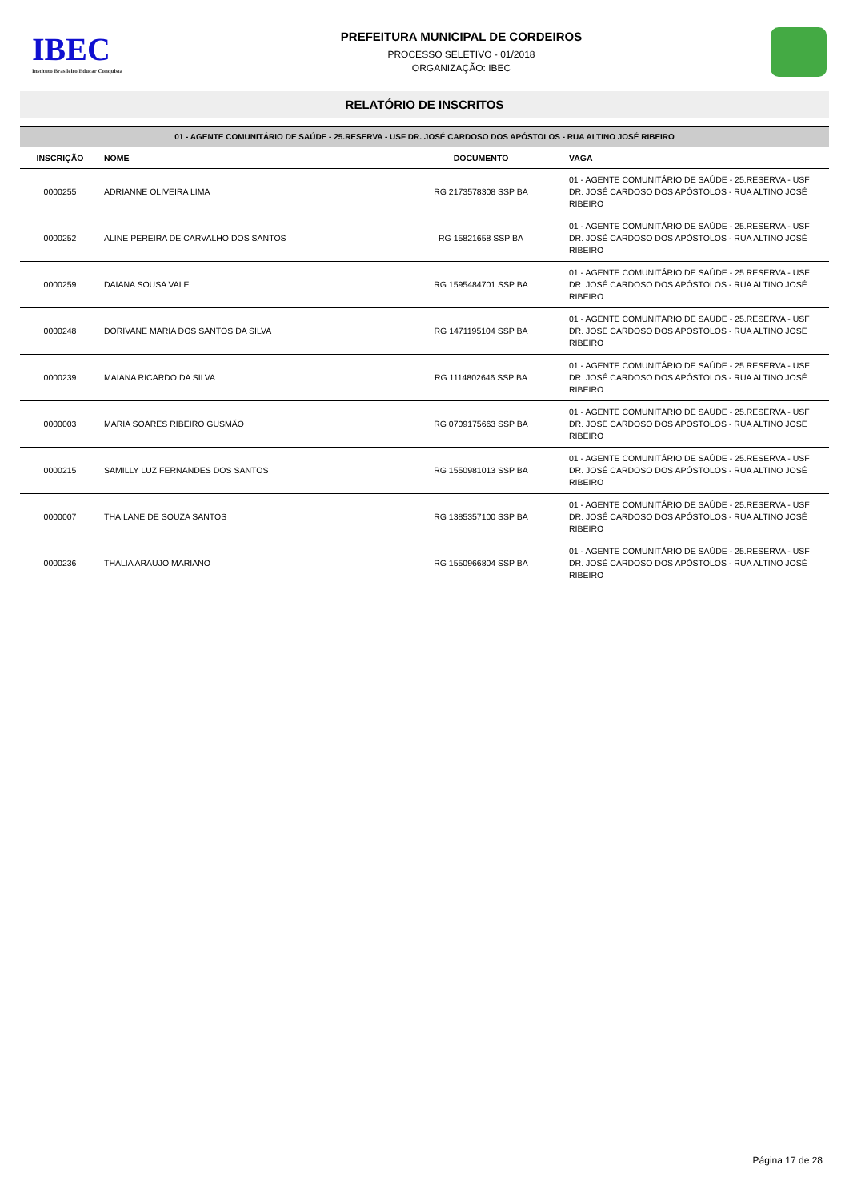IBEC
Instituto Brasileiro Educar Conquista
PREFEITURA MUNICIPAL DE CORDEIROS
PROCESSO SELETIVO - 01/2018
ORGANIZAÇÃO: IBEC
RELATÓRIO DE INSCRITOS
| 01 - AGENTE COMUNITÁRIO DE SAÚDE - 25.RESERVA - USF DR. JOSÉ CARDOSO DOS APÓSTOLOS - RUA ALTINO JOSÉ RIBEIRO | | | |
| --- | --- | --- | --- |
| INSCRIÇÃO | NOME | DOCUMENTO | VAGA |
| 0000255 | ADRIANNE OLIVEIRA LIMA | RG 2173578308 SSP BA | 01 - AGENTE COMUNITÁRIO DE SAÚDE - 25.RESERVA - USF DR. JOSÉ CARDOSO DOS APÓSTOLOS - RUA ALTINO JOSÉ RIBEIRO |
| 0000252 | ALINE PEREIRA DE CARVALHO DOS SANTOS | RG 15821658 SSP BA | 01 - AGENTE COMUNITÁRIO DE SAÚDE - 25.RESERVA - USF DR. JOSÉ CARDOSO DOS APÓSTOLOS - RUA ALTINO JOSÉ RIBEIRO |
| 0000259 | DAIANA SOUSA VALE | RG 1595484701 SSP BA | 01 - AGENTE COMUNITÁRIO DE SAÚDE - 25.RESERVA - USF DR. JOSÉ CARDOSO DOS APÓSTOLOS - RUA ALTINO JOSÉ RIBEIRO |
| 0000248 | DORIVANE MARIA DOS SANTOS DA SILVA | RG 1471195104 SSP BA | 01 - AGENTE COMUNITÁRIO DE SAÚDE - 25.RESERVA - USF DR. JOSÉ CARDOSO DOS APÓSTOLOS - RUA ALTINO JOSÉ RIBEIRO |
| 0000239 | MAIANA RICARDO DA SILVA | RG 1114802646 SSP BA | 01 - AGENTE COMUNITÁRIO DE SAÚDE - 25.RESERVA - USF DR. JOSÉ CARDOSO DOS APÓSTOLOS - RUA ALTINO JOSÉ RIBEIRO |
| 0000003 | MARIA SOARES RIBEIRO GUSMÃO | RG 0709175663 SSP BA | 01 - AGENTE COMUNITÁRIO DE SAÚDE - 25.RESERVA - USF DR. JOSÉ CARDOSO DOS APÓSTOLOS - RUA ALTINO JOSÉ RIBEIRO |
| 0000215 | SAMILLY LUZ FERNANDES DOS SANTOS | RG 1550981013 SSP BA | 01 - AGENTE COMUNITÁRIO DE SAÚDE - 25.RESERVA - USF DR. JOSÉ CARDOSO DOS APÓSTOLOS - RUA ALTINO JOSÉ RIBEIRO |
| 0000007 | THAILANE DE SOUZA SANTOS | RG 1385357100 SSP BA | 01 - AGENTE COMUNITÁRIO DE SAÚDE - 25.RESERVA - USF DR. JOSÉ CARDOSO DOS APÓSTOLOS - RUA ALTINO JOSÉ RIBEIRO |
| 0000236 | THALIA ARAUJO MARIANO | RG 1550966804 SSP BA | 01 - AGENTE COMUNITÁRIO DE SAÚDE - 25.RESERVA - USF DR. JOSÉ CARDOSO DOS APÓSTOLOS - RUA ALTINO JOSÉ RIBEIRO |
Página 17 de 28